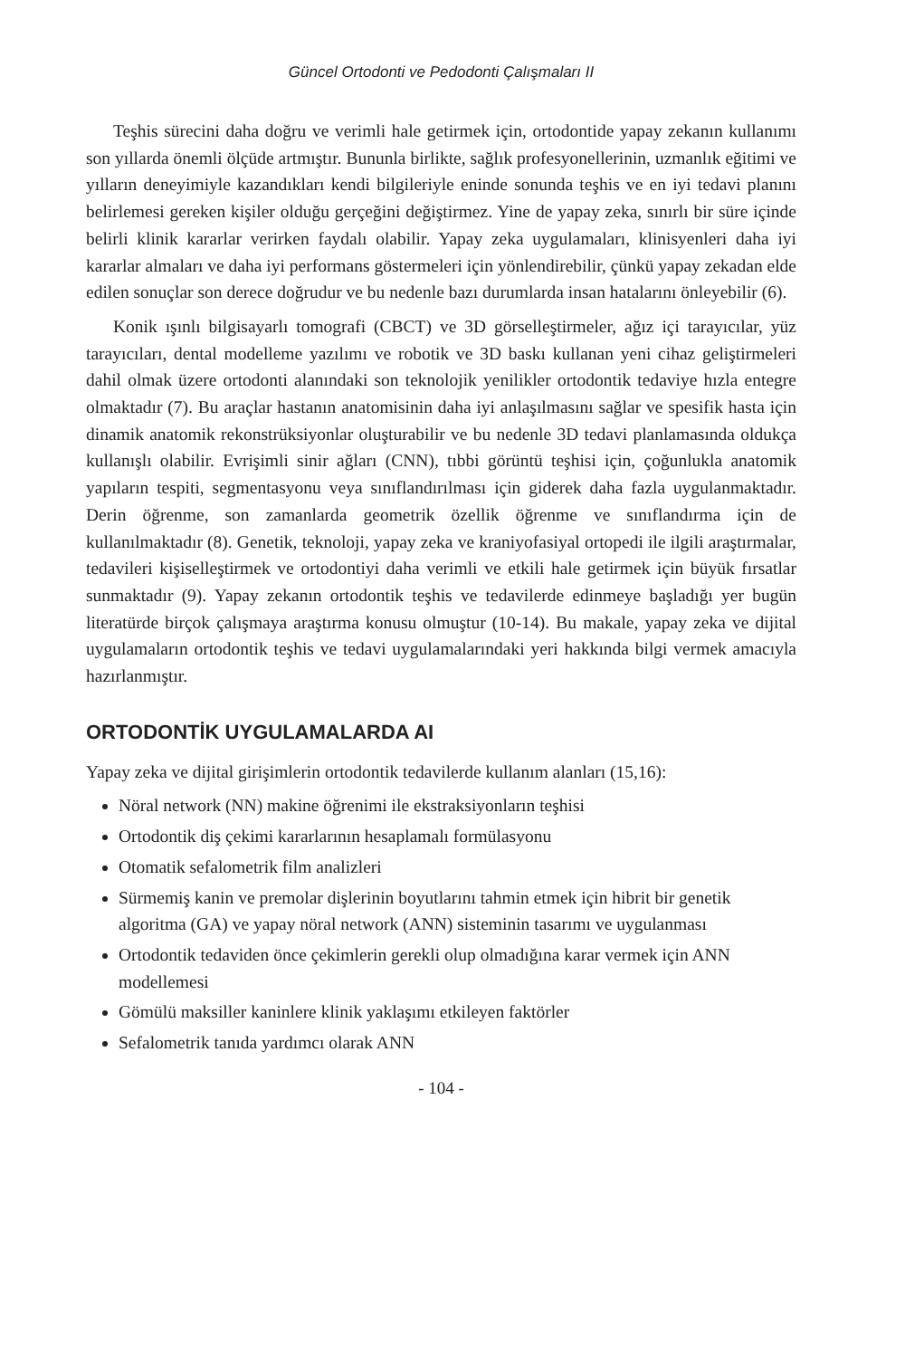Güncel Ortodonti ve Pedodonti Çalışmaları II
Teşhis sürecini daha doğru ve verimli hale getirmek için, ortodontide yapay zekanın kullanımı son yıllarda önemli ölçüde artmıştır. Bununla birlikte, sağlık profesyonellerinin, uzmanlık eğitimi ve yılların deneyimiyle kazandıkları kendi bilgileriyle eninde sonunda teşhis ve en iyi tedavi planını belirlemesi gereken kişiler olduğu gerçeğini değiştirmez. Yine de yapay zeka, sınırlı bir süre içinde belirli klinik kararlar verirken faydalı olabilir. Yapay zeka uygulamaları, klinisyenleri daha iyi kararlar almaları ve daha iyi performans göstermeleri için yönlendirebilir, çünkü yapay zekadan elde edilen sonuçlar son derece doğrudur ve bu nedenle bazı durumlarda insan hatalarını önleyebilir (6).
Konik ışınlı bilgisayarlı tomografi (CBCT) ve 3D görselleştirmeler, ağız içi tarayıcılar, yüz tarayıcıları, dental modelleme yazılımı ve robotik ve 3D baskı kullanan yeni cihaz geliştirmeleri dahil olmak üzere ortodonti alanındaki son teknolojik yenilikler ortodontik tedaviye hızla entegre olmaktadır (7). Bu araçlar hastanın anatomisinin daha iyi anlaşılmasını sağlar ve spesifik hasta için dinamik anatomik rekonstrüksiyonlar oluşturabilir ve bu nedenle 3D tedavi planlamasında oldukça kullanışlı olabilir. Evrişimli sinir ağları (CNN), tıbbi görüntü teşhisi için, çoğunlukla anatomik yapıların tespiti, segmentasyonu veya sınıflandırılması için giderek daha fazla uygulanmaktadır. Derin öğrenme, son zamanlarda geometrik özellik öğrenme ve sınıflandırma için de kullanılmaktadır (8). Genetik, teknoloji, yapay zeka ve kraniyofasiyal ortopedi ile ilgili araştırmalar, tedavileri kişiselleştirmek ve ortodontiyi daha verimli ve etkili hale getirmek için büyük fırsatlar sunmaktadır (9). Yapay zekanın ortodontik teşhis ve tedavilerde edinmeye başladığı yer bugün literatürde birçok çalışmaya araştırma konusu olmuştur (10-14). Bu makale, yapay zeka ve dijital uygulamaların ortodontik teşhis ve tedavi uygulamalarındaki yeri hakkında bilgi vermek amacıyla hazırlanmıştır.
ORTODONTİK UYGULAMALARDA AI
Yapay zeka ve dijital girişimlerin ortodontik tedavilerde kullanım alanları (15,16):
Nöral network (NN) makine öğrenimi ile ekstraksiyonların teşhisi
Ortodontik diş çekimi kararlarının hesaplamalı formülasyonu
Otomatik sefalometrik film analizleri
Sürmemiş kanin ve premolar dişlerinin boyutlarını tahmin etmek için hibrit bir genetik algoritma (GA) ve yapay nöral network (ANN) sisteminin tasarımı ve uygulanması
Ortodontik tedaviden önce çekimlerin gerekli olup olmadığına karar vermek için ANN modellemesi
Gömülü maksiller kaninlere klinik yaklaşımı etkileyen faktörler
Sefalometrik tanıda yardımcı olarak ANN
- 104 -